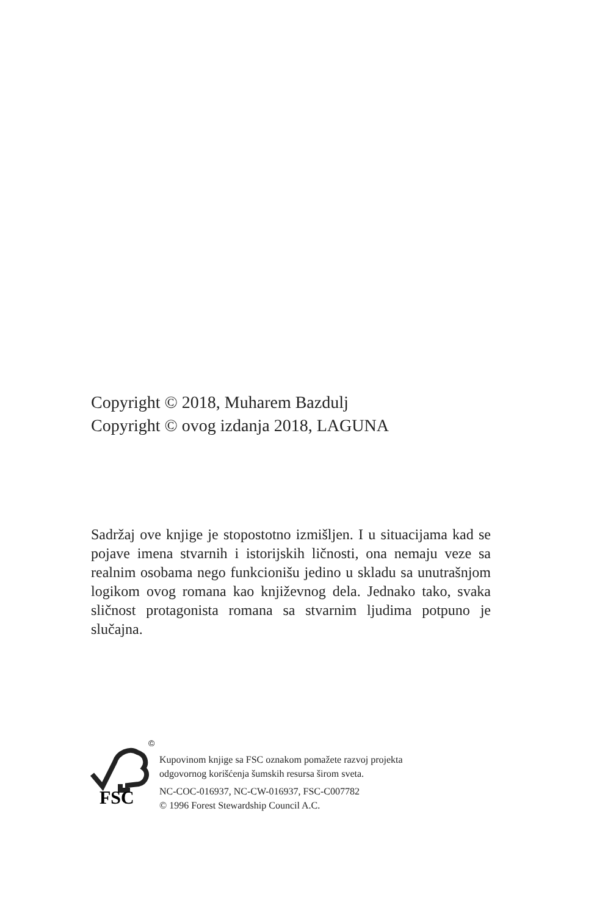Copyright © 2018, Muharem Bazdulj
Copyright © ovog izdanja 2018, LAGUNA
Sadržaj ove knjige je stopostotno izmišljen. I u situacijama kad se pojave imena stvarnih i istorijskih ličnosti, ona nemaju veze sa realnim osobama nego funkcionišu jedino u skladu sa unutrašnjom logikom ovog romana kao književnog dela. Jednako tako, svaka sličnost protagonista romana sa stvarnim ljudima potpuno je slučajna.
©
FSC
Kupovinom knjige sa FSC oznakom pomažete razvoj projekta
odgovornog korišćenja šumskih resursa širom sveta.
NC-COC-016937, NC-CW-016937, FSC-C007782
© 1996 Forest Stewardship Council A.C.